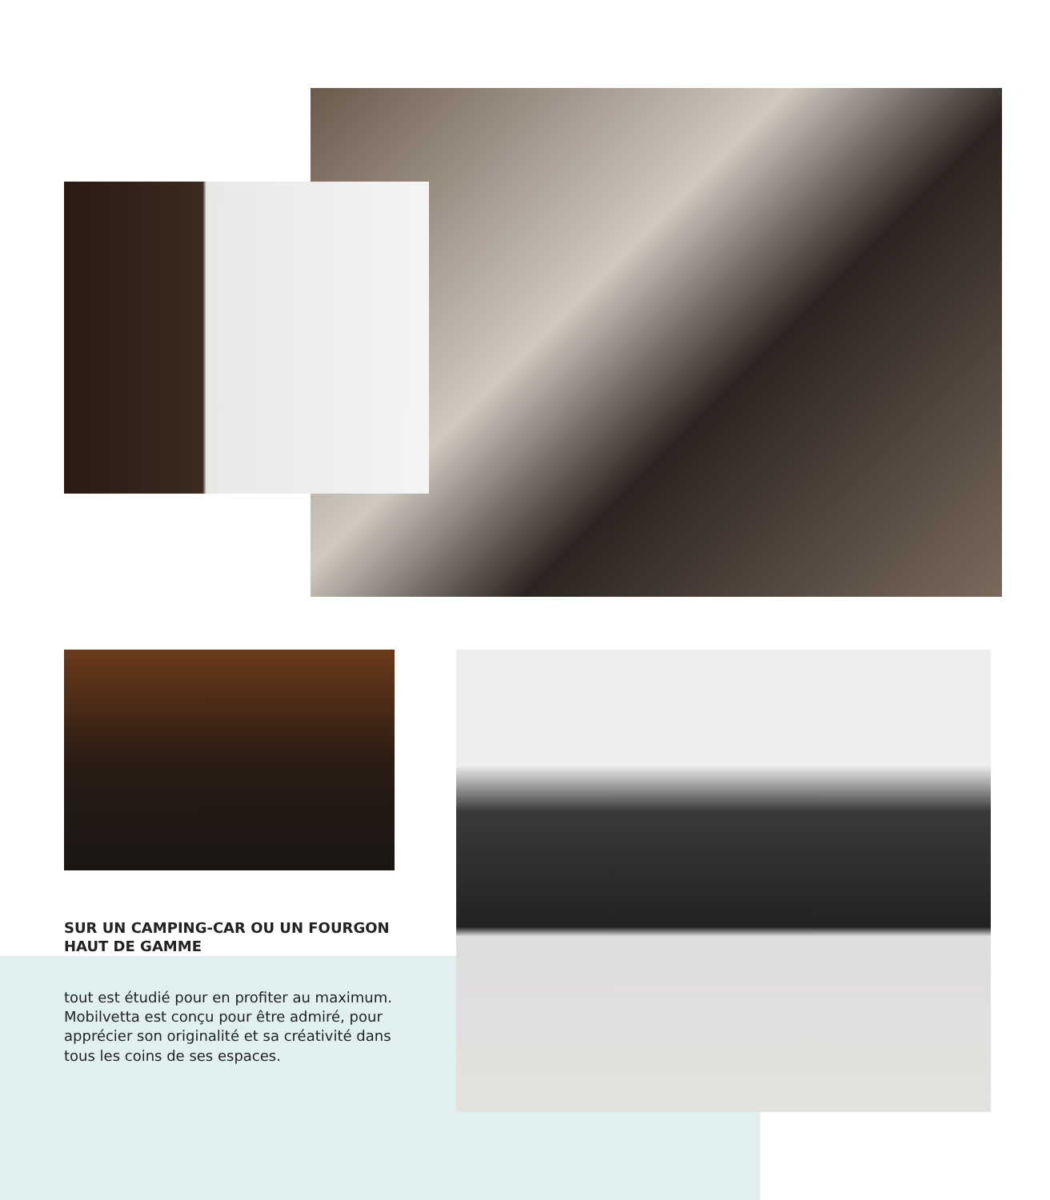SUR UN CAMPING-CAR OU UN FOURGON HAUT DE GAMME
tout est étudié pour en profiter au maximum. Mobilvetta est conçu pour être admiré, pour apprécier son originalité et sa créativité dans tous les coins de ses espaces.